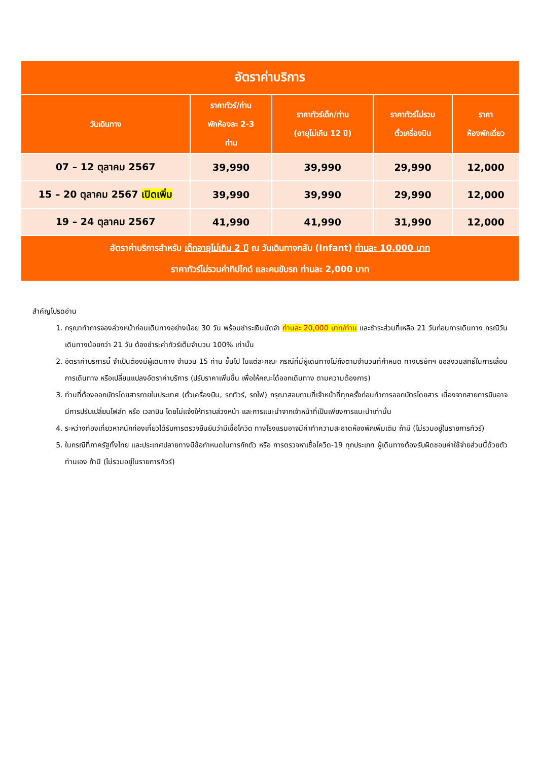| อัตราค่าบริการ | | | | |
| วันเดินทาง | ราคาทัวร์/ท่าน พักห้องละ 2-3 ท่าน | ราคาทัวร์เด็ก/ท่าน (อายุไม่เกิน 12 ปี) | ราคาทัวร์ไม่รวม ตั๋วเครื่องบิน | ราคา ห้องพักเดี่ยว |
| 07 – 12 ตุลาคม 2567 | 39,990 | 39,990 | 29,990 | 12,000 |
| 15 – 20 ตุลาคม 2567 เปิดเพิ่ม | 39,990 | 39,990 | 29,990 | 12,000 |
| 19 – 24 ตุลาคม 2567 | 41,990 | 41,990 | 31,990 | 12,000 |
| อัตราค่าบริการสำหรับ เด็กอายุไม่เกิน 2 ปี ณ วันเดินทางกลับ (Infant) ท่านละ 10,000 บาท ราคาทัวร์ไม่รวมค่าทิปไกด์ และคนขับรถ ท่านละ 2,000 บาท | | | | |
สำคัญโปรดอ่าน
1. กรุณาทำการจองล่วงหน้าก่อนเดินทางอย่างน้อย 30 วัน พร้อมชำระเงินมัดจำ ท่านละ 20,000 บาท/ท่าน และชำระส่วนที่เหลือ 21 วันก่อนการเดินทาง กรณีวันเดินทางน้อยกว่า 21 วัน ต้องชำระค่าทัวร์เต็มจำนวน 100% เท่านั้น
2. อัตราค่าบริการนี้ จำเป็นต้องมีผู้เดินทาง จำนวน 15 ท่าน ขึ้นไป ในแต่ละคณะ กรณีที่มีผู้เดินทางไม่ถึงตามจำนวนที่กำหนด ทางบริษัทฯ ขอสงวนสิทธิ์ในการเลื่อนการเดินทาง หรือเปลี่ยนแปลงอัตราค่าบริการ (ปรับราคาเพิ่มขึ้น เพื่อให้คณะได้ออกเดินทาง ตามความต้องการ)
3. ท่านที่ต้องออกบัตรโดยสารภายในประเทศ (ตั๋วเครื่องบิน, รถทัวร์, รถไฟ) กรุณาสอบถามที่เจ้าหน้าที่ทุกครั้งก่อนทำการออกบัตรโดยสาร เนื่องจากสายการบินอาจมีการปรับเปลี่ยนไฟล์ท หรือ เวลาบิน โดยไม่แจ้งให้ทราบล่วงหน้า และการแนะนำจากเจ้าหน้าที่เป็นเพียงการแนะนำเท่านั้น
4. ระหว่างท่องเที่ยวหากนักท่องเที่ยวได้รับการตรวจยืนยันว่ามีเชื้อโควิด ทางโรงแรมอาจมีค่าทำความสะอาดห้องพักเพิ่มเติม ถ้ามี (ไม่รวมอยู่ในรายการทัวร์)
5. ในกรณีที่ภาครัฐทั้งไทย และประเทศปลายทางมีข้อกำหนดในการกักตัว หรือ การตรวจหาเชื้อโควิด-19 ทุกประเภท ผู้เดินทางต้องรับผิดชอบค่าใช้จ่ายส่วนนี้ด้วยตัวท่านเอง ถ้ามี (ไม่รวมอยู่ในรายการทัวร์)